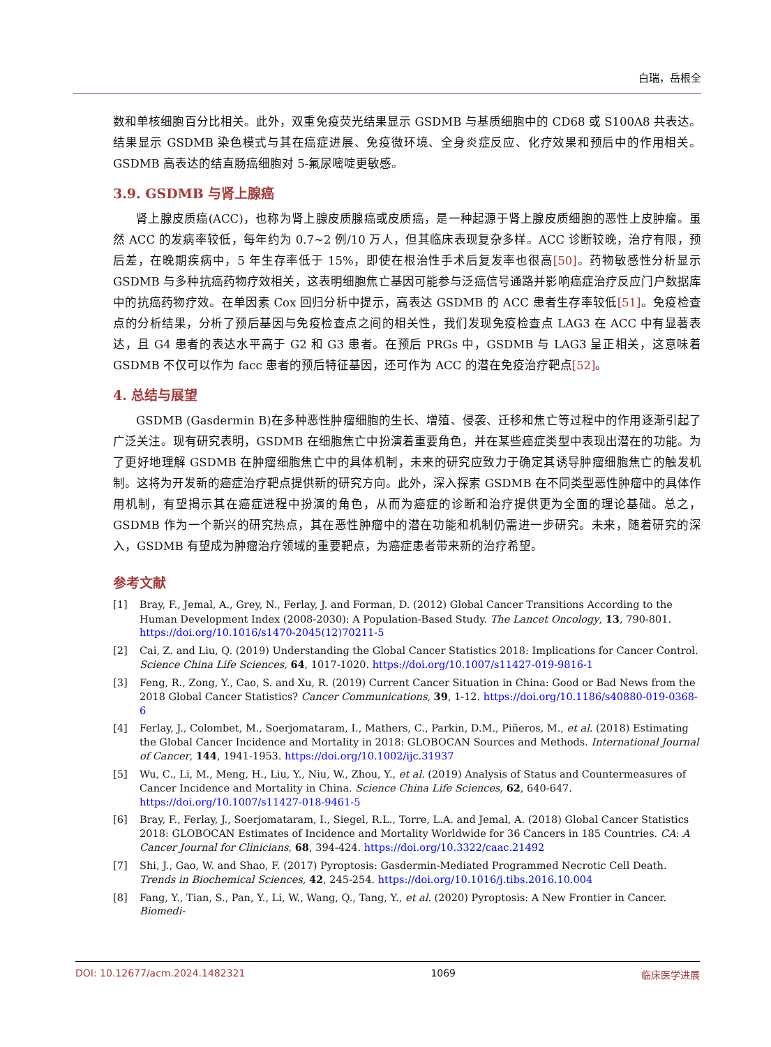白瑞，岳根全
数和单核细胞百分比相关。此外，双重免疫荧光结果显示 GSDMB 与基质细胞中的 CD68 或 S100A8 共表达。结果显示 GSDMB 染色模式与其在癌症进展、免疫微环境、全身炎症反应、化疗效果和预后中的作用相关。GSDMB 高表达的结直肠癌细胞对 5-氟尿嘧啶更敏感。
3.9. GSDMB 与肾上腺癌
肾上腺皮质癌(ACC)，也称为肾上腺皮质腺癌或皮质癌，是一种起源于肾上腺皮质细胞的恶性上皮肿瘤。虽然 ACC 的发病率较低，每年约为 0.7~2 例/10 万人，但其临床表现复杂多样。ACC 诊断较晚，治疗有限，预后差，在晚期疾病中，5 年生存率低于 15%，即使在根治性手术后复发率也很高[50]。药物敏感性分析显示 GSDMB 与多种抗癌药物疗效相关，这表明细胞焦亡基因可能参与泛癌信号通路并影响癌症治疗反应门户数据库中的抗癌药物疗效。在单因素 Cox 回归分析中提示，高表达 GSDMB 的 ACC 患者生存率较低[51]。免疫检查点的分析结果，分析了预后基因与免疫检查点之间的相关性，我们发现免疫检查点 LAG3 在 ACC 中有显著表达，且 G4 患者的表达水平高于 G2 和 G3 患者。在预后 PRGs 中，GSDMB 与 LAG3 呈正相关，这意味着 GSDMB 不仅可以作为 facc 患者的预后特征基因，还可作为 ACC 的潜在免疫治疗靶点[52]。
4. 总结与展望
GSDMB (Gasdermin B)在多种恶性肿瘤细胞的生长、增殖、侵袭、迁移和焦亡等过程中的作用逐渐引起了广泛关注。现有研究表明，GSDMB 在细胞焦亡中扮演着重要角色，并在某些癌症类型中表现出潜在的功能。为了更好地理解 GSDMB 在肿瘤细胞焦亡中的具体机制，未来的研究应致力于确定其诱导肿瘤细胞焦亡的触发机制。这将为开发新的癌症治疗靶点提供新的研究方向。此外，深入探索 GSDMB 在不同类型恶性肿瘤中的具体作用机制，有望揭示其在癌症进程中扮演的角色，从而为癌症的诊断和治疗提供更为全面的理论基础。总之，GSDMB 作为一个新兴的研究热点，其在恶性肿瘤中的潜在功能和机制仍需进一步研究。未来，随着研究的深入，GSDMB 有望成为肿瘤治疗领域的重要靶点，为癌症患者带来新的治疗希望。
参考文献
[1] Bray, F., Jemal, A., Grey, N., Ferlay, J. and Forman, D. (2012) Global Cancer Transitions According to the Human Development Index (2008-2030): A Population-Based Study. The Lancet Oncology, 13, 790-801. https://doi.org/10.1016/s1470-2045(12)70211-5
[2] Cai, Z. and Liu, Q. (2019) Understanding the Global Cancer Statistics 2018: Implications for Cancer Control. Science China Life Sciences, 64, 1017-1020. https://doi.org/10.1007/s11427-019-9816-1
[3] Feng, R., Zong, Y., Cao, S. and Xu, R. (2019) Current Cancer Situation in China: Good or Bad News from the 2018 Global Cancer Statistics? Cancer Communications, 39, 1-12. https://doi.org/10.1186/s40880-019-0368-6
[4] Ferlay, J., Colombet, M., Soerjomataram, I., Mathers, C., Parkin, D.M., Piñeros, M., et al. (2018) Estimating the Global Cancer Incidence and Mortality in 2018: GLOBOCAN Sources and Methods. International Journal of Cancer, 144, 1941-1953. https://doi.org/10.1002/ijc.31937
[5] Wu, C., Li, M., Meng, H., Liu, Y., Niu, W., Zhou, Y., et al. (2019) Analysis of Status and Countermeasures of Cancer Incidence and Mortality in China. Science China Life Sciences, 62, 640-647. https://doi.org/10.1007/s11427-018-9461-5
[6] Bray, F., Ferlay, J., Soerjomataram, I., Siegel, R.L., Torre, L.A. and Jemal, A. (2018) Global Cancer Statistics 2018: GLOBOCAN Estimates of Incidence and Mortality Worldwide for 36 Cancers in 185 Countries. CA: A Cancer Journal for Clinicians, 68, 394-424. https://doi.org/10.3322/caac.21492
[7] Shi, J., Gao, W. and Shao, F. (2017) Pyroptosis: Gasdermin-Mediated Programmed Necrotic Cell Death. Trends in Biochemical Sciences, 42, 245-254. https://doi.org/10.1016/j.tibs.2016.10.004
[8] Fang, Y., Tian, S., Pan, Y., Li, W., Wang, Q., Tang, Y., et al. (2020) Pyroptosis: A New Frontier in Cancer. Biomedi-
DOI: 10.12677/acm.2024.1482321 1069 临床医学进展